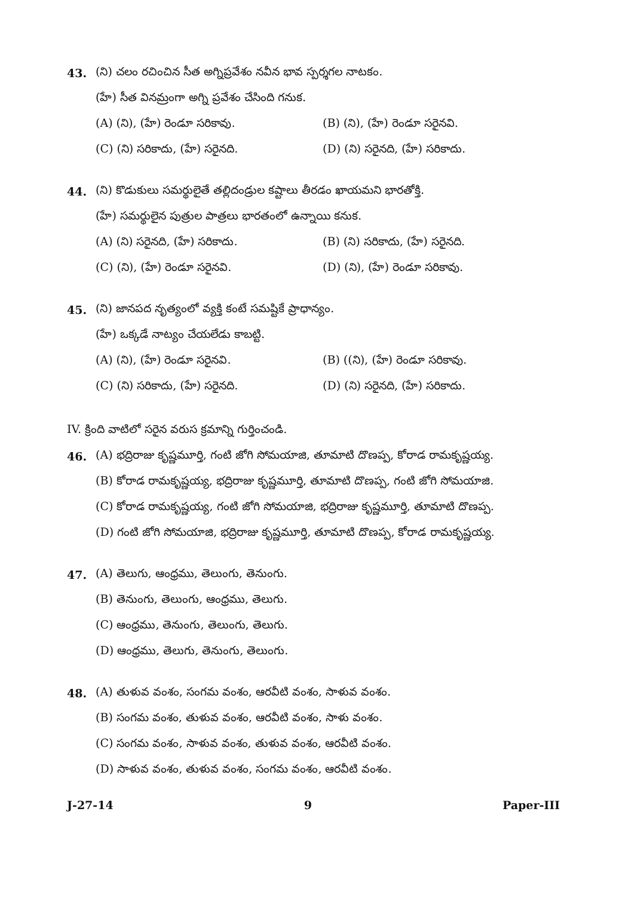43. (ని) చలం రచించిన సీత అగ్నిప్రవేశం నవీన భావ స్పర్శగల నాటకం.
(హే) సీత వినమ్రంగా అగ్ని ప్రవేశం చేసింది గనుక.
(A) (ని), (హే) రెండూ సరికావు. (B) (ని), (హే) రెండూ సరైనవి.
(C) (ని) సరికాదు, (హే) సరైనది. (D) (ని) సరైనది, (హే) సరికాదు.
44. (ని) కొడుకులు సమర్థులైతే తల్లిదండ్రుల కష్టాలు తీరడం ఖాయమని భారతోక్తి.
(హే) సమర్థులైన పుత్రుల పాత్రలు భారతంలో ఉన్నాయి కనుక.
(A) (ని) సరైనది, (హే) సరికాదు. (B) (ని) సరికాదు, (హే) సరైనది.
(C) (ని), (హే) రెండూ సరైనవి. (D) (ని), (హే) రెండూ సరికావు.
45. (ని) జానపద నృత్యంలో వ్యక్తి కంటే సమష్టికే ప్రాధాన్యం.
(హే) ఒక్కడే నాట్యం చేయలేడు కాబట్టి.
(A) (ని), (హే) రెండూ సరైనవి. (B) ((ని), (హే) రెండూ సరికావు.
(C) (ని) సరికాదు, (హే) సరైనది. (D) (ని) సరైనది, (హే) సరికాదు.
IV. క్రింది వాటిలో సరైన వరుస క్రమాన్ని గుర్తించండి.
46. (A) భద్రిరాజు కృష్ణమూర్తి, గంటి జోగి సోమయాజి, తూమాటి దొణప్ప, కోరాడ రామకృష్ణయ్య.
(B) కోరాడ రామకృష్ణయ్య, భద్రిరాజు కృష్ణమూర్తి, తూమాటి దొణప్ప, గంటి జోగి సోమయాజి.
(C) కోరాడ రామకృష్ణయ్య, గంటి జోగి సోమయాజి, భద్రిరాజు కృష్ణమూర్తి, తూమాటి దొణప్ప.
(D) గంటి జోగి సోమయాజి, భద్రిరాజు కృష్ణమూర్తి, తూమాటి దొణప్ప, కోరాడ రామకృష్ణయ్య.
47. (A) తెలుగు, ఆంధ్రము, తెలుంగు, తెనుంగు.
(B) తెనుంగు, తెలుంగు, ఆంధ్రము, తెలుగు.
(C) ఆంధ్రము, తెనుంగు, తెలుంగు, తెలుగు.
(D) ఆంధ్రము, తెలుగు, తెనుంగు, తెలుంగు.
48. (A) తుళువ వంశం, సంగమ వంశం, ఆరవీటి వంశం, సాళువ వంశం.
(B) సంగమ వంశం, తుళువ వంశం, ఆరవీటి వంశం, సాళు వంశం.
(C) సంగమ వంశం, సాళువ వంశం, తుళువ వంశం, ఆరవీటి వంశం.
(D) సాళువ వంశం, తుళువ వంశం, సంగమ వంశం, ఆరవీటి వంశం.
J-27-14 9 Paper-III